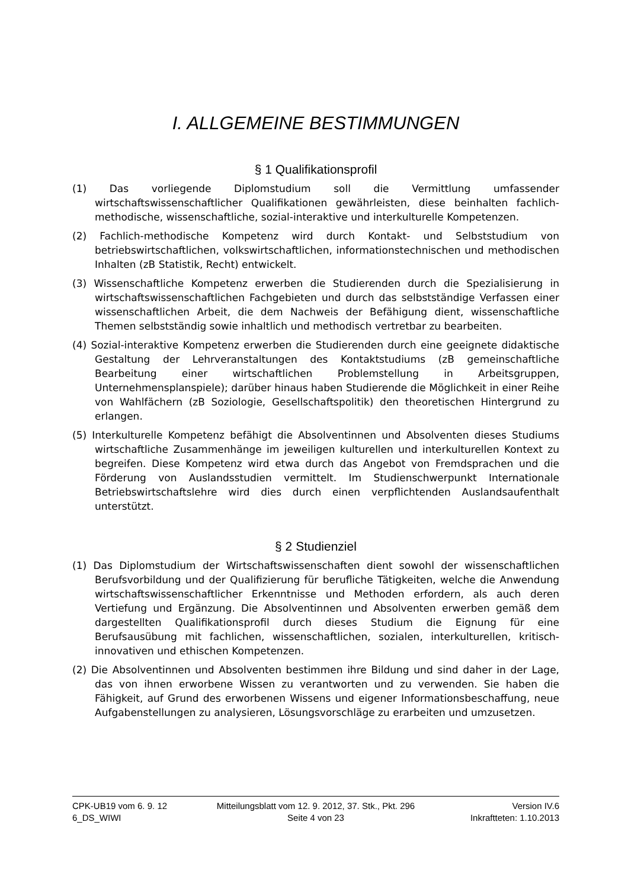I. ALLGEMEINE BESTIMMUNGEN
§ 1 Qualifikationsprofil
(1) Das vorliegende Diplomstudium soll die Vermittlung umfassender wirtschaftswissenschaftlicher Qualifikationen gewährleisten, diese beinhalten fachlich-methodische, wissenschaftliche, sozial-interaktive und interkulturelle Kompetenzen.
(2) Fachlich-methodische Kompetenz wird durch Kontakt- und Selbststudium von betriebswirtschaftlichen, volkswirtschaftlichen, informationstechnischen und methodischen Inhalten (zB Statistik, Recht) entwickelt.
(3) Wissenschaftliche Kompetenz erwerben die Studierenden durch die Spezialisierung in wirtschaftswissenschaftlichen Fachgebieten und durch das selbstständige Verfassen einer wissenschaftlichen Arbeit, die dem Nachweis der Befähigung dient, wissenschaftliche Themen selbstständig sowie inhaltlich und methodisch vertretbar zu bearbeiten.
(4) Sozial-interaktive Kompetenz erwerben die Studierenden durch eine geeignete didaktische Gestaltung der Lehrveranstaltungen des Kontaktstudiums (zB gemeinschaftliche Bearbeitung einer wirtschaftlichen Problemstellung in Arbeitsgruppen, Unternehmensplanspiele); darüber hinaus haben Studierende die Möglichkeit in einer Reihe von Wahlfächern (zB Soziologie, Gesellschaftspolitik) den theoretischen Hintergrund zu erlangen.
(5) Interkulturelle Kompetenz befähigt die Absolventinnen und Absolventen dieses Studiums wirtschaftliche Zusammenhänge im jeweiligen kulturellen und interkulturellen Kontext zu begreifen. Diese Kompetenz wird etwa durch das Angebot von Fremdsprachen und die Förderung von Auslandsstudien vermittelt. Im Studienschwerpunkt Internationale Betriebswirtschaftslehre wird dies durch einen verpflichtenden Auslandsaufenthalt unterstützt.
§ 2 Studienziel
(1) Das Diplomstudium der Wirtschaftswissenschaften dient sowohl der wissenschaftlichen Berufsvorbildung und der Qualifizierung für berufliche Tätigkeiten, welche die Anwendung wirtschaftswissenschaftlicher Erkenntnisse und Methoden erfordern, als auch deren Vertiefung und Ergänzung. Die Absolventinnen und Absolventen erwerben gemäß dem dargestellten Qualifikationsprofil durch dieses Studium die Eignung für eine Berufsausübung mit fachlichen, wissenschaftlichen, sozialen, interkulturellen, kritisch-innovativen und ethischen Kompetenzen.
(2) Die Absolventinnen und Absolventen bestimmen ihre Bildung und sind daher in der Lage, das von ihnen erworbene Wissen zu verantworten und zu verwenden. Sie haben die Fähigkeit, auf Grund des erworbenen Wissens und eigener Informationsbeschaffung, neue Aufgabenstellungen zu analysieren, Lösungsvorschläge zu erarbeiten und umzusetzen.
CPK-UB19 vom 6. 9. 12 Mitteilungsblatt vom 12. 9. 2012, 37. Stk., Pkt. 296 Version IV.6
6_DS_WIWI Seite 4 von 23 Inkraftteten: 1.10.2013